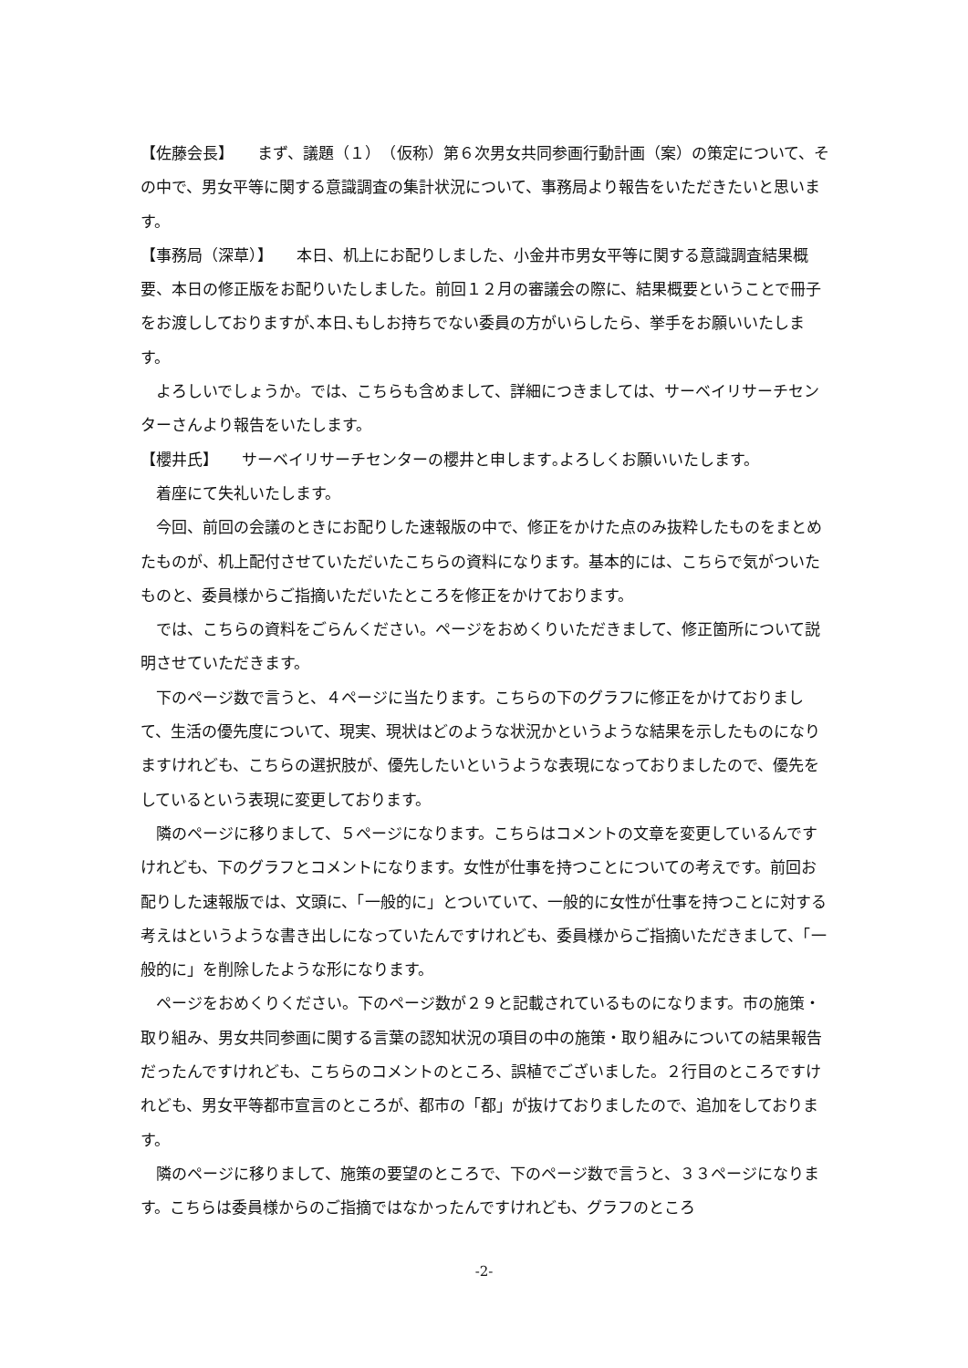【佐藤会長】　　まず、議題（１）　（仮称）第６次男女共同参画行動計画（案）の策定について、その中で、男女平等に関する意識調査の集計状況について、事務局より報告をいただきたいと思います。
【事務局（深草）】　　本日、机上にお配りしました、小金井市男女平等に関する意識調査結果概要、本日の修正版をお配りいたしました。前回１２月の審議会の際に、結果概要ということで冊子をお渡ししておりますが､本日､もしお持ちでない委員の方がいらしたら、挙手をお願いいたします。
よろしいでしょうか。では、こちらも含めまして、詳細につきましては、サーベイリサーチセンターさんより報告をいたします。
【櫻井氏】　　サーベイリサーチセンターの櫻井と申します｡よろしくお願いいたします。
着座にて失礼いたします。
今回、前回の会議のときにお配りした速報版の中で、修正をかけた点のみ抜粋したものをまとめたものが、机上配付させていただいたこちらの資料になります。基本的には、こちらで気がついたものと、委員様からご指摘いただいたところを修正をかけております。
では、こちらの資料をごらんください。ページをおめくりいただきまして、修正箇所について説明させていただきます。
下のページ数で言うと、４ページに当たります。こちらの下のグラフに修正をかけておりまして、生活の優先度について、現実、現状はどのような状況かというような結果を示したものになりますけれども、こちらの選択肢が、優先したいというような表現になっておりましたので、優先をしているという表現に変更しております。
隣のページに移りまして、５ページになります。こちらはコメントの文章を変更しているんですけれども、下のグラフとコメントになります。女性が仕事を持つことについての考えです。前回お配りした速報版では、文頭に、「一般的に」とついていて、一般的に女性が仕事を持つことに対する考えはというような書き出しになっていたんですけれども、委員様からご指摘いただきまして、「一般的に」を削除したような形になります。
ページをおめくりください。下のページ数が２９と記載されているものになります。市の施策・取り組み、男女共同参画に関する言葉の認知状況の項目の中の施策・取り組みについての結果報告だったんですけれども、こちらのコメントのところ、誤植でございました。２行目のところですけれども、男女平等都市宣言のところが、都市の「都」が抜けておりましたので、追加をしております。
隣のページに移りまして、施策の要望のところで、下のページ数で言うと、３３ページになります。こちらは委員様からのご指摘ではなかったんですけれども、グラフのところ
-2-